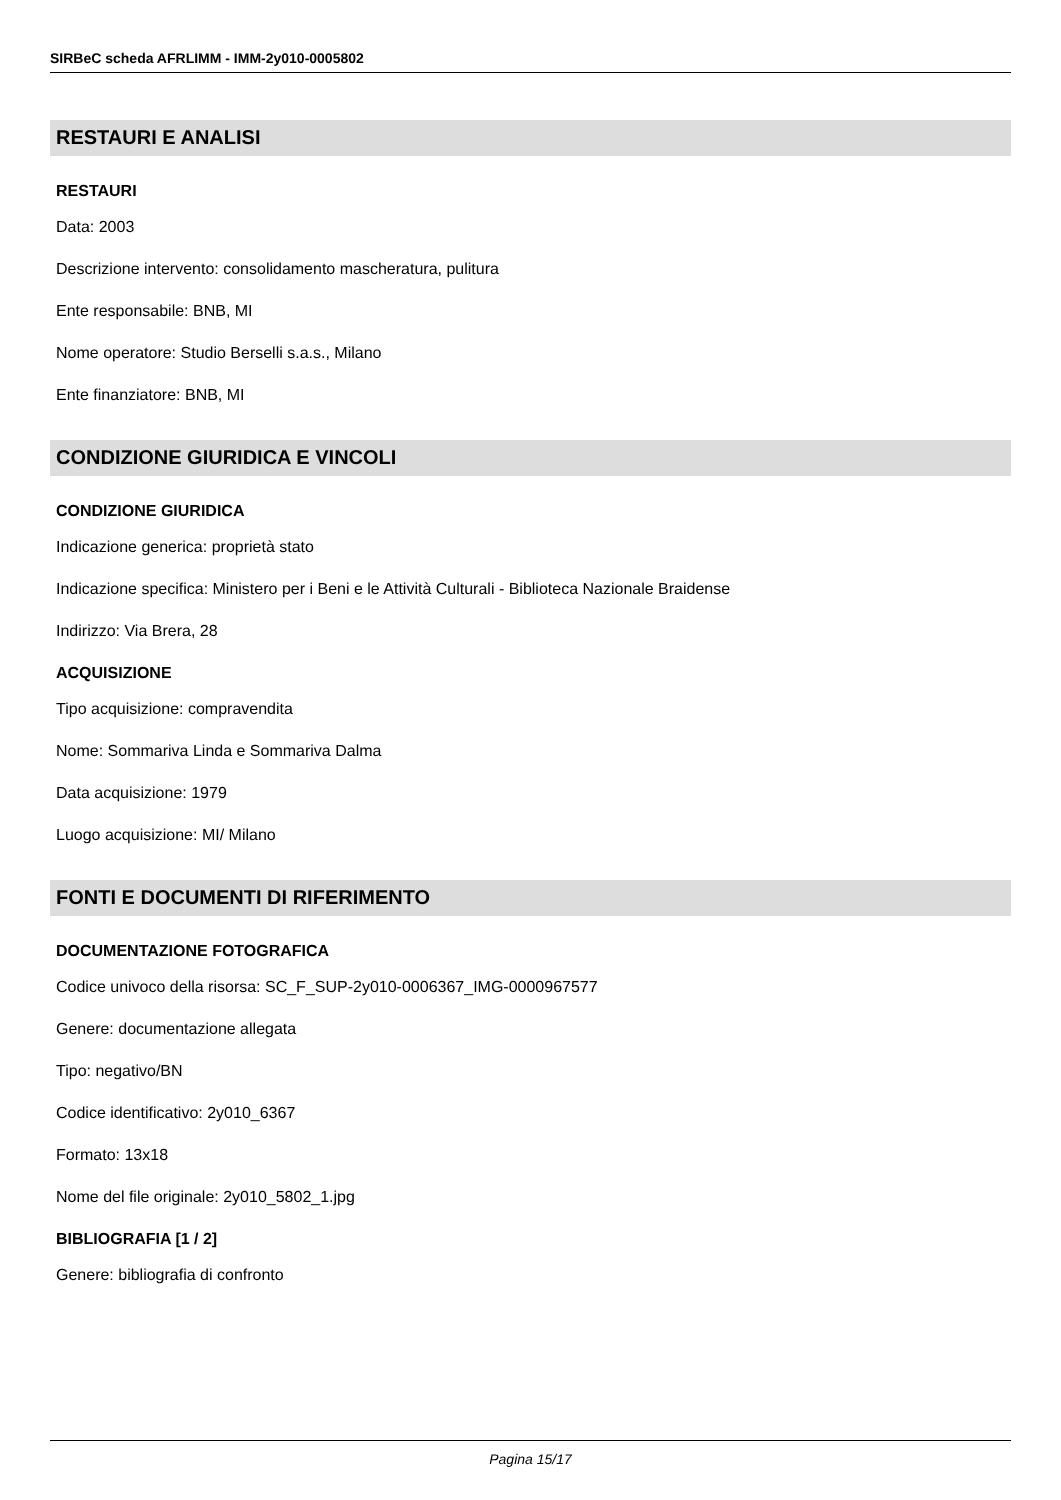SIRBeC scheda AFRLIMM - IMM-2y010-0005802
RESTAURI E ANALISI
RESTAURI
Data: 2003
Descrizione intervento: consolidamento mascheratura, pulitura
Ente responsabile: BNB, MI
Nome operatore: Studio Berselli s.a.s., Milano
Ente finanziatore: BNB, MI
CONDIZIONE GIURIDICA E VINCOLI
CONDIZIONE GIURIDICA
Indicazione generica: proprietà stato
Indicazione specifica: Ministero per i Beni e le Attività Culturali - Biblioteca Nazionale Braidense
Indirizzo: Via Brera, 28
ACQUISIZIONE
Tipo acquisizione: compravendita
Nome: Sommariva Linda e Sommariva Dalma
Data acquisizione: 1979
Luogo acquisizione: MI/ Milano
FONTI E DOCUMENTI DI RIFERIMENTO
DOCUMENTAZIONE FOTOGRAFICA
Codice univoco della risorsa: SC_F_SUP-2y010-0006367_IMG-0000967577
Genere: documentazione allegata
Tipo: negativo/BN
Codice identificativo: 2y010_6367
Formato: 13x18
Nome del file originale: 2y010_5802_1.jpg
BIBLIOGRAFIA [1 / 2]
Genere: bibliografia di confronto
Pagina 15/17